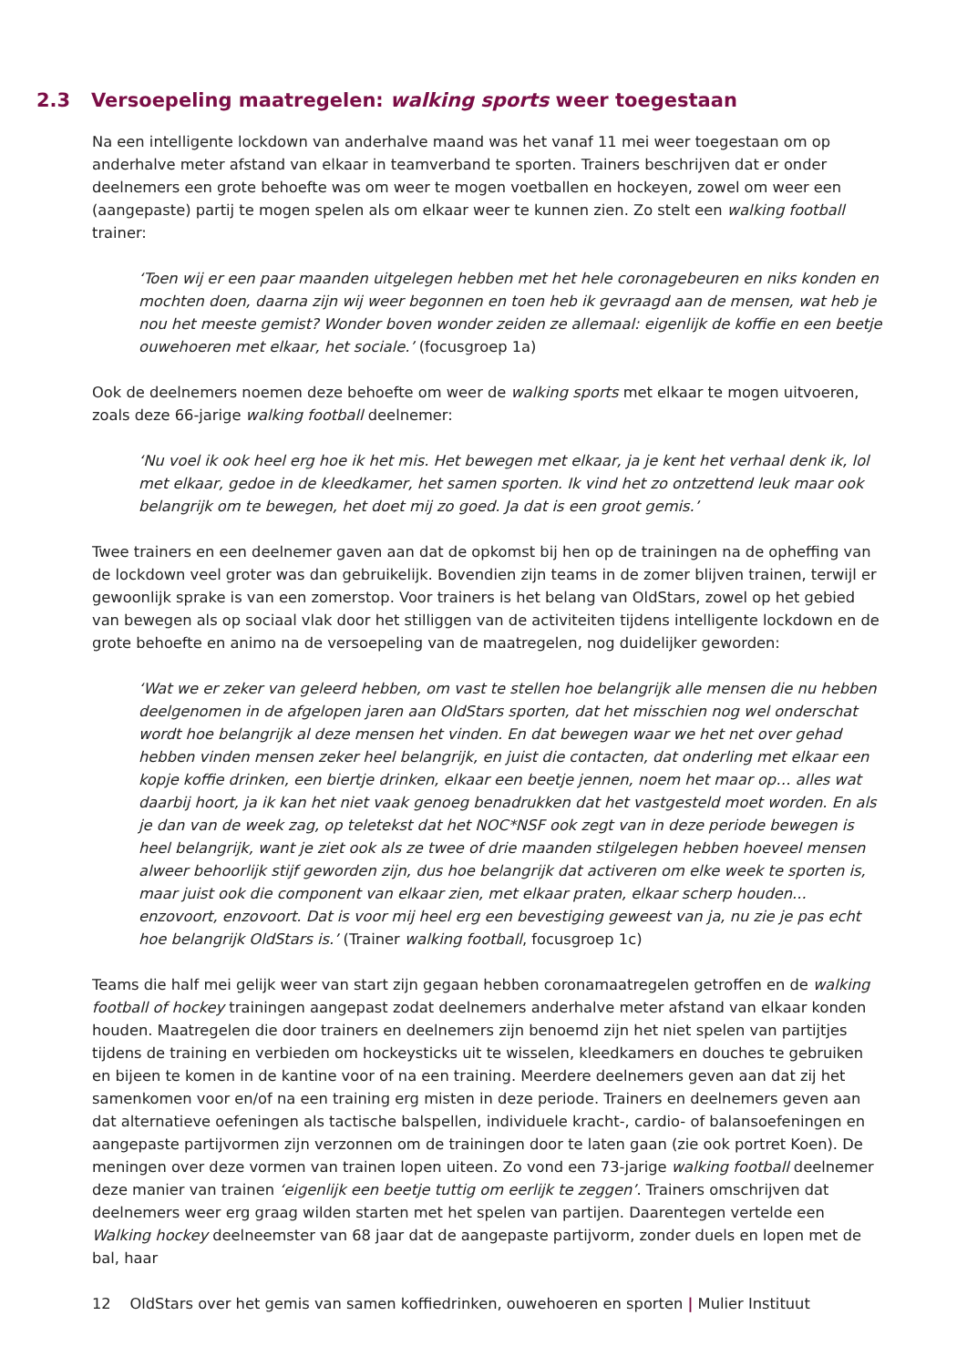2.3 Versoepeling maatregelen: walking sports weer toegestaan
Na een intelligente lockdown van anderhalve maand was het vanaf 11 mei weer toegestaan om op anderhalve meter afstand van elkaar in teamverband te sporten. Trainers beschrijven dat er onder deelnemers een grote behoefte was om weer te mogen voetballen en hockeyen, zowel om weer een (aangepaste) partij te mogen spelen als om elkaar weer te kunnen zien. Zo stelt een walking football trainer:
‘Toen wij er een paar maanden uitgelegen hebben met het hele coronagebeuren en niks konden en mochten doen, daarna zijn wij weer begonnen en toen heb ik gevraagd aan de mensen, wat heb je nou het meeste gemist? Wonder boven wonder zeiden ze allemaal: eigenlijk de koffie en een beetje ouwehoeren met elkaar, het sociale.’ (focusgroep 1a)
Ook de deelnemers noemen deze behoefte om weer de walking sports met elkaar te mogen uitvoeren, zoals deze 66-jarige walking football deelnemer:
‘Nu voel ik ook heel erg hoe ik het mis. Het bewegen met elkaar, ja je kent het verhaal denk ik, lol met elkaar, gedoe in de kleedkamer, het samen sporten. Ik vind het zo ontzettend leuk maar ook belangrijk om te bewegen, het doet mij zo goed. Ja dat is een groot gemis.’
Twee trainers en een deelnemer gaven aan dat de opkomst bij hen op de trainingen na de opheffing van de lockdown veel groter was dan gebruikelijk. Bovendien zijn teams in de zomer blijven trainen, terwijl er gewoonlijk sprake is van een zomerstop. Voor trainers is het belang van OldStars, zowel op het gebied van bewegen als op sociaal vlak door het stilliggen van de activiteiten tijdens intelligente lockdown en de grote behoefte en animo na de versoepeling van de maatregelen, nog duidelijker geworden:
‘Wat we er zeker van geleerd hebben, om vast te stellen hoe belangrijk alle mensen die nu hebben deelgenomen in de afgelopen jaren aan OldStars sporten, dat het misschien nog wel onderschat wordt hoe belangrijk al deze mensen het vinden. En dat bewegen waar we het net over gehad hebben vinden mensen zeker heel belangrijk, en juist die contacten, dat onderling met elkaar een kopje koffie drinken, een biertje drinken, elkaar een beetje jennen, noem het maar op… alles wat daarbij hoort, ja ik kan het niet vaak genoeg benadrukken dat het vastgesteld moet worden. En als je dan van de week zag, op teletekst dat het NOC*NSF ook zegt van in deze periode bewegen is heel belangrijk, want je ziet ook als ze twee of drie maanden stilgelegen hebben hoeveel mensen alweer behoorlijk stijf geworden zijn, dus hoe belangrijk dat activeren om elke week te sporten is, maar juist ook die component van elkaar zien, met elkaar praten, elkaar scherp houden... enzovoort, enzovoort. Dat is voor mij heel erg een bevestiging geweest van ja, nu zie je pas echt hoe belangrijk OldStars is.’ (Trainer walking football, focusgroep 1c)
Teams die half mei gelijk weer van start zijn gegaan hebben coronamaatregelen getroffen en de walking football of hockey trainingen aangepast zodat deelnemers anderhalve meter afstand van elkaar konden houden. Maatregelen die door trainers en deelnemers zijn benoemd zijn het niet spelen van partijtjes tijdens de training en verbieden om hockeysticks uit te wisselen, kleedkamers en douches te gebruiken en bijeen te komen in de kantine voor of na een training. Meerdere deelnemers geven aan dat zij het samenkomen voor en/of na een training erg misten in deze periode. Trainers en deelnemers geven aan dat alternatieve oefeningen als tactische balspellen, individuele kracht-, cardio- of balansoefeningen en aangepaste partijvormen zijn verzonnen om de trainingen door te laten gaan (zie ook portret Koen). De meningen over deze vormen van trainen lopen uiteen. Zo vond een 73-jarige walking football deelnemer deze manier van trainen ‘eigenlijk een beetje tuttig om eerlijk te zeggen’. Trainers omschrijven dat deelnemers weer erg graag wilden starten met het spelen van partijen. Daarentegen vertelde een Walking hockey deelneemster van 68 jaar dat de aangepaste partijvorm, zonder duels en lopen met de bal, haar
12 OldStars over het gemis van samen koffiedrinken, ouwehoeren en sporten | Mulier Instituut